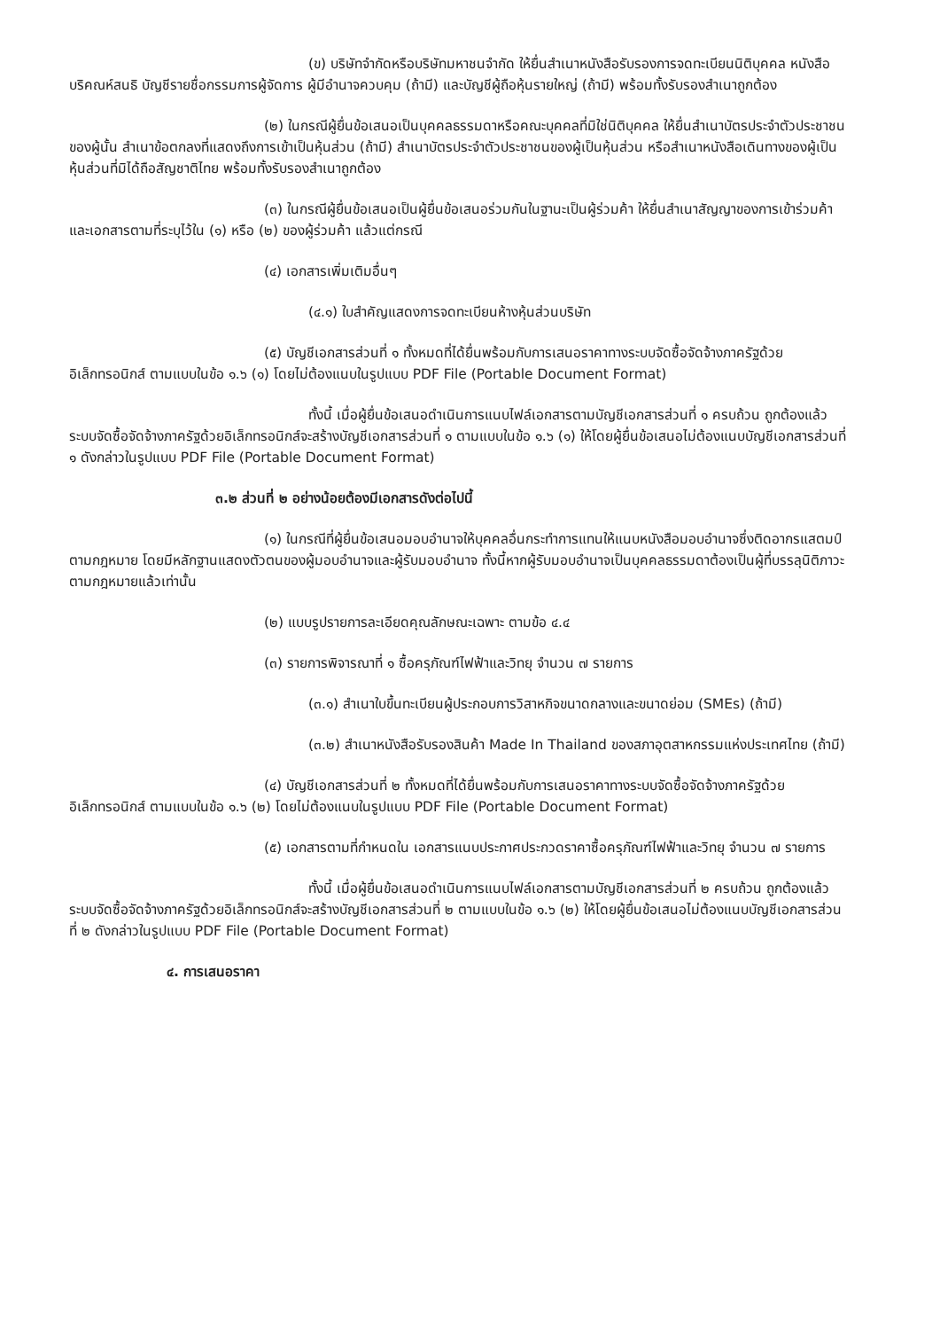(ข) บริษัทจำกัดหรือบริษัทมหาชนจำกัด ให้ยื่นสำเนาหนังสือรับรองการจดทะเบียนนิติบุคคล หนังสือบริคณห์สนธิ บัญชีรายชื่อกรรมการผู้จัดการ ผู้มีอำนาจควบคุม (ถ้ามี) และบัญชีผู้ถือหุ้นรายใหญ่ (ถ้ามี) พร้อมทั้งรับรองสำเนาถูกต้อง
(๒) ในกรณีผู้ยื่นข้อเสนอเป็นบุคคลธรรมดาหรือคณะบุคคลที่มิใช่นิติบุคคล ให้ยื่นสำเนาบัตรประจำตัวประชาชนของผู้นั้น สำเนาข้อตกลงที่แสดงถึงการเข้าเป็นหุ้นส่วน (ถ้ามี) สำเนาบัตรประจำตัวประชาชนของผู้เป็นหุ้นส่วน หรือสำเนาหนังสือเดินทางของผู้เป็นหุ้นส่วนที่มิได้ถือสัญชาติไทย พร้อมทั้งรับรองสำเนาถูกต้อง
(๓) ในกรณีผู้ยื่นข้อเสนอเป็นผู้ยื่นข้อเสนอร่วมกันในฐานะเป็นผู้ร่วมค้า ให้ยื่นสำเนาสัญญาของการเข้าร่วมค้า และเอกสารตามที่ระบุไว้ใน (๑) หรือ (๒) ของผู้ร่วมค้า แล้วแต่กรณี
(๔) เอกสารเพิ่มเติมอื่นๆ
(๔.๑) ใบสำคัญแสดงการจดทะเบียนห้างหุ้นส่วนบริษัท
(๕) บัญชีเอกสารส่วนที่ ๑ ทั้งหมดที่ได้ยื่นพร้อมกับการเสนอราคาทางระบบจัดซื้อจัดจ้างภาครัฐด้วยอิเล็กทรอนิกส์ ตามแบบในข้อ ๑.๖ (๑) โดยไม่ต้องแนบในรูปแบบ PDF File (Portable Document Format)
ทั้งนี้ เมื่อผู้ยื่นข้อเสนอดำเนินการแนบไฟล์เอกสารตามบัญชีเอกสารส่วนที่ ๑ ครบถ้วน ถูกต้องแล้ว ระบบจัดซื้อจัดจ้างภาครัฐด้วยอิเล็กทรอนิกส์จะสร้างบัญชีเอกสารส่วนที่ ๑ ตามแบบในข้อ ๑.๖ (๑) ให้โดยผู้ยื่นข้อเสนอไม่ต้องแนบบัญชีเอกสารส่วนที่ ๑ ดังกล่าวในรูปแบบ PDF File (Portable Document Format)
๓.๒ ส่วนที่ ๒ อย่างน้อยต้องมีเอกสารดังต่อไปนี้
(๑) ในกรณีที่ผู้ยื่นข้อเสนอมอบอำนาจให้บุคคลอื่นกระทำการแทนให้แนบหนังสือมอบอำนาจซึ่งติดอากรแสตมป์ตามกฎหมาย โดยมีหลักฐานแสดงตัวตนของผู้มอบอำนาจและผู้รับมอบอำนาจ ทั้งนี้หากผู้รับมอบอำนาจเป็นบุคคลธรรมดาต้องเป็นผู้ที่บรรลุนิติภาวะตามกฎหมายแล้วเท่านั้น
(๒) แบบรูปรายการละเอียดคุณลักษณะเฉพาะ ตามข้อ ๔.๔
(๓) รายการพิจารณาที่ ๑ ซื้อครุภัณฑ์ไฟฟ้าและวิทยุ จำนวน ๗ รายการ
(๓.๑) สำเนาใบขึ้นทะเบียนผู้ประกอบการวิสาหกิจขนาดกลางและขนาดย่อม (SMEs) (ถ้ามี)
(๓.๒) สำเนาหนังสือรับรองสินค้า Made In Thailand ของสภาอุตสาหกรรมแห่งประเทศไทย (ถ้ามี)
(๔) บัญชีเอกสารส่วนที่ ๒ ทั้งหมดที่ได้ยื่นพร้อมกับการเสนอราคาทางระบบจัดซื้อจัดจ้างภาครัฐด้วยอิเล็กทรอนิกส์ ตามแบบในข้อ ๑.๖ (๒) โดยไม่ต้องแนบในรูปแบบ PDF File (Portable Document Format)
(๕) เอกสารตามที่กำหนดใน เอกสารแนบประกาศประกวดราคาซื้อครุภัณฑ์ไฟฟ้าและวิทยุ จำนวน ๗ รายการ
ทั้งนี้ เมื่อผู้ยื่นข้อเสนอดำเนินการแนบไฟล์เอกสารตามบัญชีเอกสารส่วนที่ ๒ ครบถ้วน ถูกต้องแล้ว ระบบจัดซื้อจัดจ้างภาครัฐด้วยอิเล็กทรอนิกส์จะสร้างบัญชีเอกสารส่วนที่ ๒ ตามแบบในข้อ ๑.๖ (๒) ให้โดยผู้ยื่นข้อเสนอไม่ต้องแนบบัญชีเอกสารส่วนที่ ๒ ดังกล่าวในรูปแบบ PDF File (Portable Document Format)
๔. การเสนอราคา